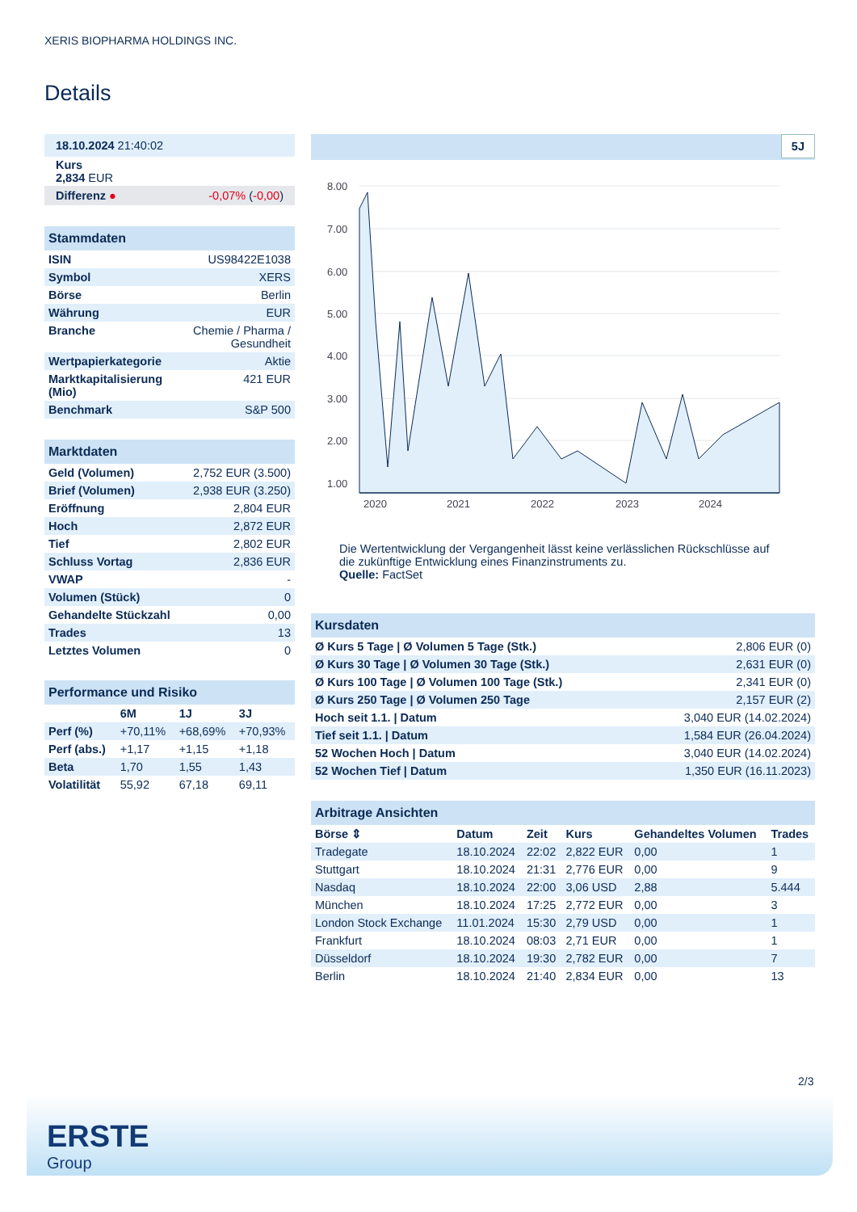XERIS BIOPHARMA HOLDINGS INC.
Details
| 18.10.2024 21:40:02 |
| Kurs 2,834 EUR |
| Differenz ● -0,07% ( -0,00 ) |
| Stammdaten | |
| ISIN | US98422E1038 |
| Symbol | XERS |
| Börse | Berlin |
| Währung | EUR |
| Branche | Chemie / Pharma / Gesundheit |
| Wertpapierkategorie | Aktie |
| Marktkapitalisierung (Mio) | 421 EUR |
| Benchmark | S&P 500 |
| Marktdaten | |
| Geld (Volumen) | 2,752 EUR (3.500) |
| Brief (Volumen) | 2,938 EUR (3.250) |
| Eröffnung | 2,804 EUR |
| Hoch | 2,872 EUR |
| Tief | 2,802 EUR |
| Schluss Vortag | 2,836 EUR |
| VWAP | - |
| Volumen (Stück) | 0 |
| Gehandelte Stückzahl | 0,00 |
| Trades | 13 |
| Letztes Volumen | 0 |
| Performance und Risiko | | | |
| | 6M | 1J | 3J |
| Perf (%) | +70,11% | +68,69% | +70,93% |
| Perf (abs.) | +1,17 | +1,15 | +1,18 |
| Beta | 1,70 | 1,55 | 1,43 |
| Volatilität | 55,92 | 67,18 | 69,11 |
5J
8.00
7.00
6.00
5.00
4.00
3.00
2.00
1.00
2020
2021
2022
2023
2024
Die Wertentwicklung der Vergangenheit lässt keine verlässlichen Rückschlüsse auf die zukünftige Entwicklung eines Finanzinstruments zu.
Quelle: FactSet
| Kursdaten | |
| Ø Kurs 5 Tage / Ø Volumen 5 Tage (Stk.) | 2,806 EUR (0) |
| Ø Kurs 30 Tage / Ø Volumen 30 Tage (Stk.) | 2,631 EUR (0) |
| Ø Kurs 100 Tage / Ø Volumen 100 Tage (Stk.) | 2,341 EUR (0) |
| Ø Kurs 250 Tage / Ø Volumen 250 Tage | 2,157 EUR (2) |
| Hoch seit 1.1. / Datum | 3,040 EUR (14.02.2024) |
| Tief seit 1.1. / Datum | 1,584 EUR (26.04.2024) |
| 52 Wochen Hoch / Datum | 3,040 EUR (14.02.2024) |
| 52 Wochen Tief / Datum | 1,350 EUR (16.11.2023) |
| Arbitrage Ansichten | | | | | |
| Börse ⇕ | Datum | Zeit | Kurs | Gehandeltes Volumen | Trades |
| Tradegate | 18.10.2024 | 22:02 | 2,822 EUR | 0,00 | 1 |
| Stuttgart | 18.10.2024 | 21:31 | 2,776 EUR | 0,00 | 9 |
| Nasdaq | 18.10.2024 | 22:00 | 3,06 USD | 2,88 | 5.444 |
| München | 18.10.2024 | 17:25 | 2,772 EUR | 0,00 | 3 |
| London Stock Exchange | 11.01.2024 | 15:30 | 2,79 USD | 0,00 | 1 |
| Frankfurt | 18.10.2024 | 08:03 | 2,71 EUR | 0,00 | 1 |
| Düsseldorf | 18.10.2024 | 19:30 | 2,782 EUR | 0,00 | 7 |
| Berlin | 18.10.2024 | 21:40 | 2,834 EUR | 0,00 | 13 |
2/3
ERSTE
Group